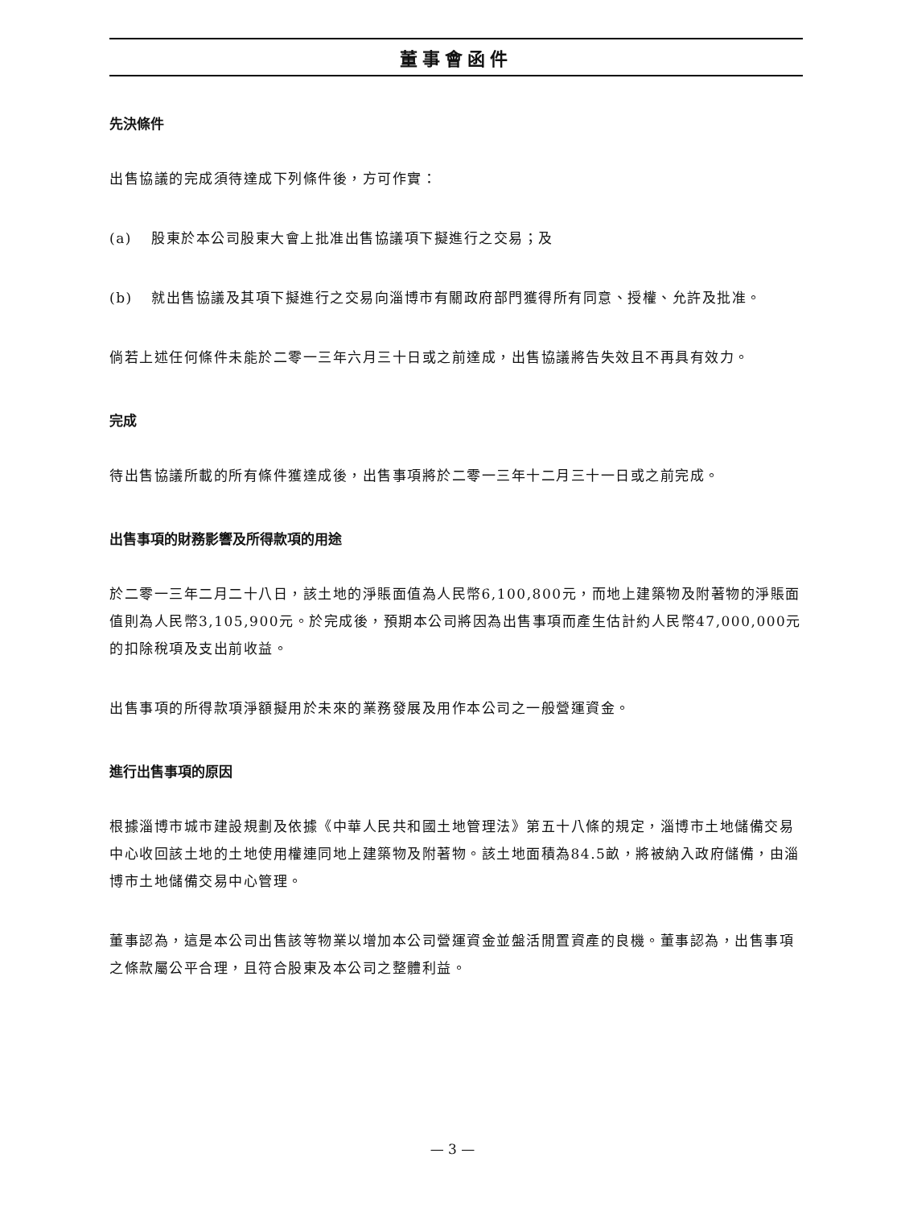董事會函件
先決條件
出售協議的完成須待達成下列條件後，方可作實：
(a) 股東於本公司股東大會上批准出售協議項下擬進行之交易；及
(b) 就出售協議及其項下擬進行之交易向淄博市有關政府部門獲得所有同意、授權、允許及批准。
倘若上述任何條件未能於二零一三年六月三十日或之前達成，出售協議將告失效且不再具有效力。
完成
待出售協議所載的所有條件獲達成後，出售事項將於二零一三年十二月三十一日或之前完成。
出售事項的財務影響及所得款項的用途
於二零一三年二月二十八日，該土地的淨賬面值為人民幣6,100,800元，而地上建築物及附著物的淨賬面值則為人民幣3,105,900元。於完成後，預期本公司將因為出售事項而產生估計約人民幣47,000,000元的扣除稅項及支出前收益。
出售事項的所得款項淨額擬用於未來的業務發展及用作本公司之一般營運資金。
進行出售事項的原因
根據淄博市城市建設規劃及依據《中華人民共和國土地管理法》第五十八條的規定，淄博市土地儲備交易中心收回該土地的土地使用權連同地上建築物及附著物。該土地面積為84.5畝，將被納入政府儲備，由淄博市土地儲備交易中心管理。
董事認為，這是本公司出售該等物業以增加本公司營運資金並盤活閒置資產的良機。董事認為，出售事項之條款屬公平合理，且符合股東及本公司之整體利益。
— 3 —